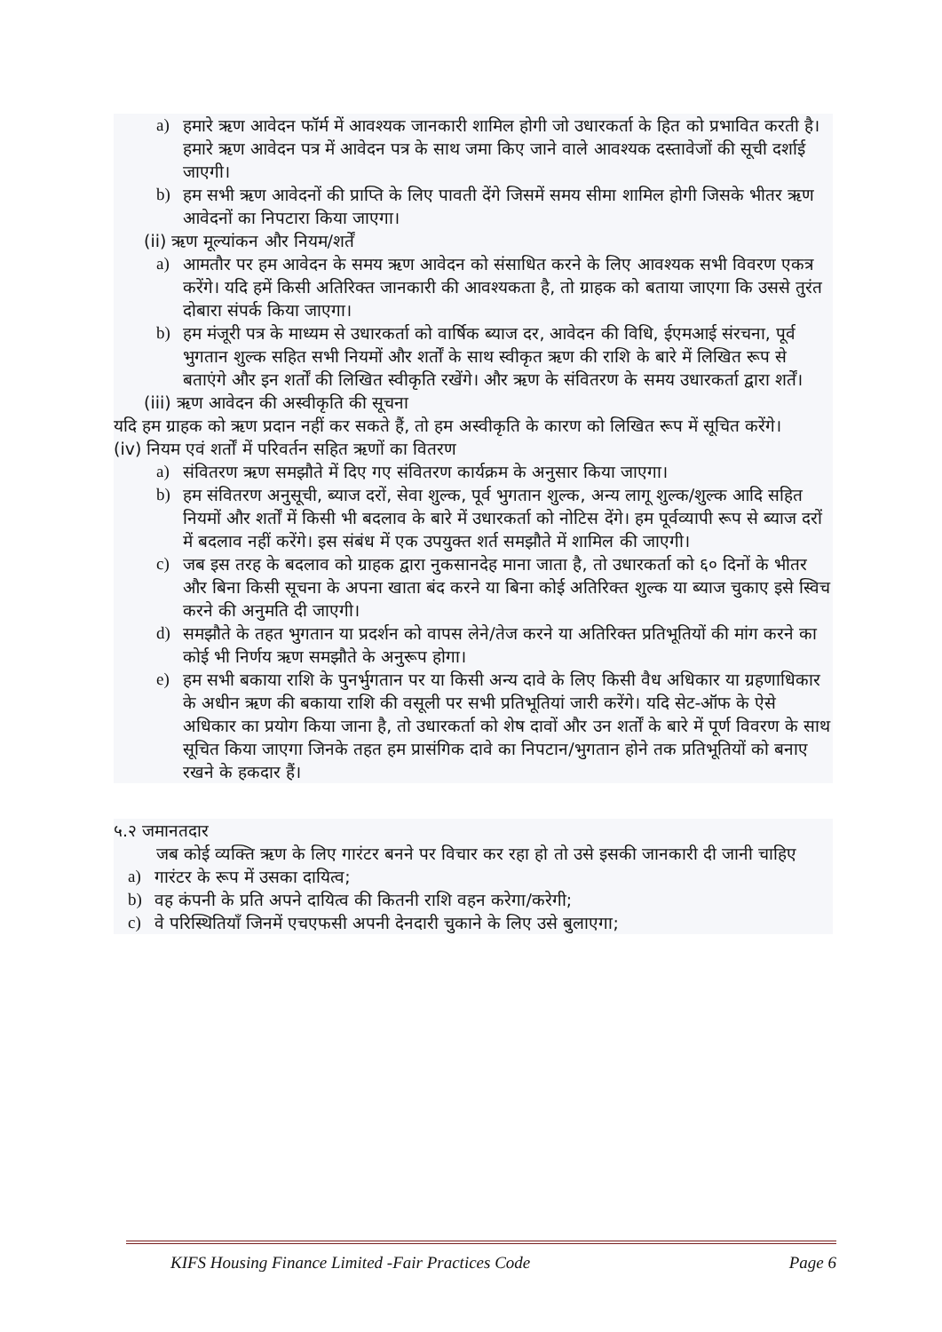a) हमारे ऋण आवेदन फॉर्म में आवश्यक जानकारी शामिल होगी जो उधारकर्ता के हित को प्रभावित करती है। हमारे ऋण आवेदन पत्र में आवेदन पत्र के साथ जमा किए जाने वाले आवश्यक दस्तावेजों की सूची दर्शाई जाएगी।
b) हम सभी ऋण आवेदनों की प्राप्ति के लिए पावती देंगे जिसमें समय सीमा शामिल होगी जिसके भीतर ऋण आवेदनों का निपटारा किया जाएगा।
(ii) ऋण मूल्यांकन और नियम/शर्तें
a) आमतौर पर हम आवेदन के समय ऋण आवेदन को संसाधित करने के लिए आवश्यक सभी विवरण एकत्र करेंगे। यदि हमें किसी अतिरिक्त जानकारी की आवश्यकता है, तो ग्राहक को बताया जाएगा कि उससे तुरंत दोबारा संपर्क किया जाएगा।
b) हम मंजूरी पत्र के माध्यम से उधारकर्ता को वार्षिक ब्याज दर, आवेदन की विधि, ईएमआई संरचना, पूर्व भुगतान शुल्क सहित सभी नियमों और शर्तों के साथ स्वीकृत ऋण की राशि के बारे में लिखित रूप से बताएंगे और इन शर्तों की लिखित स्वीकृति रखेंगे। और ऋण के संवितरण के समय उधारकर्ता द्वारा शर्तें।
(iii) ऋण आवेदन की अस्वीकृति की सूचना
यदि हम ग्राहक को ऋण प्रदान नहीं कर सकते हैं, तो हम अस्वीकृति के कारण को लिखित रूप में सूचित करेंगे।
(iv) नियम एवं शर्तों में परिवर्तन सहित ऋणों का वितरण
a) संवितरण ऋण समझौते में दिए गए संवितरण कार्यक्रम के अनुसार किया जाएगा।
b) हम संवितरण अनुसूची, ब्याज दरों, सेवा शुल्क, पूर्व भुगतान शुल्क, अन्य लागू शुल्क/शुल्क आदि सहित नियमों और शर्तों में किसी भी बदलाव के बारे में उधारकर्ता को नोटिस देंगे। हम पूर्वव्यापी रूप से ब्याज दरों में बदलाव नहीं करेंगे। इस संबंध में एक उपयुक्त शर्त समझौते में शामिल की जाएगी।
c) जब इस तरह के बदलाव को ग्राहक द्वारा नुकसानदेह माना जाता है, तो उधारकर्ता को ६० दिनों के भीतर और बिना किसी सूचना के अपना खाता बंद करने या बिना कोई अतिरिक्त शुल्क या ब्याज चुकाए इसे स्विच करने की अनुमति दी जाएगी।
d) समझौते के तहत भुगतान या प्रदर्शन को वापस लेने/तेज करने या अतिरिक्त प्रतिभूतियों की मांग करने का कोई भी निर्णय ऋण समझौते के अनुरूप होगा।
e) हम सभी बकाया राशि के पुनर्भुगतान पर या किसी अन्य दावे के लिए किसी वैध अधिकार या ग्रहणाधिकार के अधीन ऋण की बकाया राशि की वसूली पर सभी प्रतिभूतियां जारी करेंगे। यदि सेट-ऑफ के ऐसे अधिकार का प्रयोग किया जाना है, तो उधारकर्ता को शेष दावों और उन शर्तों के बारे में पूर्ण विवरण के साथ सूचित किया जाएगा जिनके तहत हम प्रासंगिक दावे का निपटान/भुगतान होने तक प्रतिभूतियों को बनाए रखने के हकदार हैं।
५.२ जमानतदार
जब कोई व्यक्ति ऋण के लिए गारंटर बनने पर विचार कर रहा हो तो उसे इसकी जानकारी दी जानी चाहिए
a) गारंटर के रूप में उसका दायित्व;
b) वह कंपनी के प्रति अपने दायित्व की कितनी राशि वहन करेगा/करेगी;
c) वे परिस्थितियाँ जिनमें एचएफसी अपनी देनदारी चुकाने के लिए उसे बुलाएगा;
KIFS Housing Finance Limited -Fair Practices Code Page 6